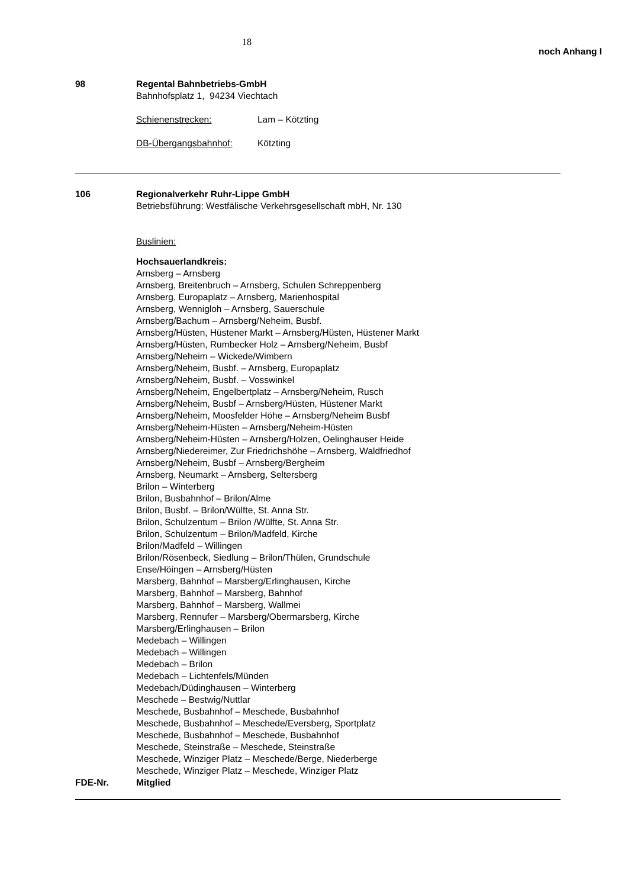18
noch Anhang I
98 Regental Bahnbetriebs-GmbH
Bahnhofsplatz 1, 94234 Viechtach
Schienenstrecken: Lam – Kötzting
DB-Übergangsbahnhof: Kötzting
106 Regionalverkehr Ruhr-Lippe GmbH
Betriebsführung: Westfälische Verkehrsgesellschaft mbH, Nr. 130
Buslinien:
Hochsauerlandkreis:
Arnsberg – Arnsberg
Arnsberg, Breitenbruch – Arnsberg, Schulen Schreppenberg
Arnsberg, Europaplatz – Arnsberg, Marienhospital
Arnsberg, Wennigloh – Arnsberg, Sauerschule
Arnsberg/Bachum – Arnsberg/Neheim, Busbf.
Arnsberg/Hüsten, Hüstener Markt – Arnsberg/Hüsten, Hüstener Markt
Arnsberg/Hüsten, Rumbecker Holz – Arnsberg/Neheim, Busbf
Arnsberg/Neheim – Wickede/Wimbern
Arnsberg/Neheim, Busbf. – Arnsberg, Europaplatz
Arnsberg/Neheim, Busbf. – Vosswinkel
Arnsberg/Neheim, Engelbertplatz – Arnsberg/Neheim, Rusch
Arnsberg/Neheim, Busbf – Arnsberg/Hüsten, Hüstener Markt
Arnsberg/Neheim, Moosfelder Höhe – Arnsberg/Neheim Busbf
Arnsberg/Neheim-Hüsten – Arnsberg/Neheim-Hüsten
Arnsberg/Neheim-Hüsten – Arnsberg/Holzen, Oelinghauser Heide
Arnsberg/Niedereimer, Zur Friedrichshöhe – Arnsberg, Waldfriedhof
Arnsberg/Neheim, Busbf – Arnsberg/Bergheim
Arnsberg, Neumarkt – Arnsberg, Seltersberg
Brilon – Winterberg
Brilon, Busbahnhof – Brilon/Alme
Brilon, Busbf. – Brilon/Wülfte, St. Anna Str.
Brilon, Schulzentum – Brilon /Wülfte, St. Anna Str.
Brilon, Schulzentum – Brilon/Madfeld, Kirche
Brilon/Madfeld – Willingen
Brilon/Rösenbeck, Siedlung – Brilon/Thülen, Grundschule
Ense/Höingen – Arnsberg/Hüsten
Marsberg, Bahnhof – Marsberg/Erlinghausen, Kirche
Marsberg, Bahnhof – Marsberg, Bahnhof
Marsberg, Bahnhof – Marsberg, Wallmei
Marsberg, Rennufer – Marsberg/Obermarsberg, Kirche
Marsberg/Erlinghausen – Brilon
Medebach – Willingen
Medebach – Willingen
Medebach – Brilon
Medebach – Lichtenfels/Münden
Medebach/Düdinghausen – Winterberg
Meschede – Bestwig/Nuttlar
Meschede, Busbahnhof – Meschede, Busbahnhof
Meschede, Busbahnhof – Meschede/Eversberg, Sportplatz
Meschede, Busbahnhof – Meschede, Busbahnhof
Meschede, Steinstraße – Meschede, Steinstraße
Meschede, Winziger Platz – Meschede/Berge, Niederberge
Meschede, Winziger Platz – Meschede, Winziger Platz
FDE-Nr. Mitglied